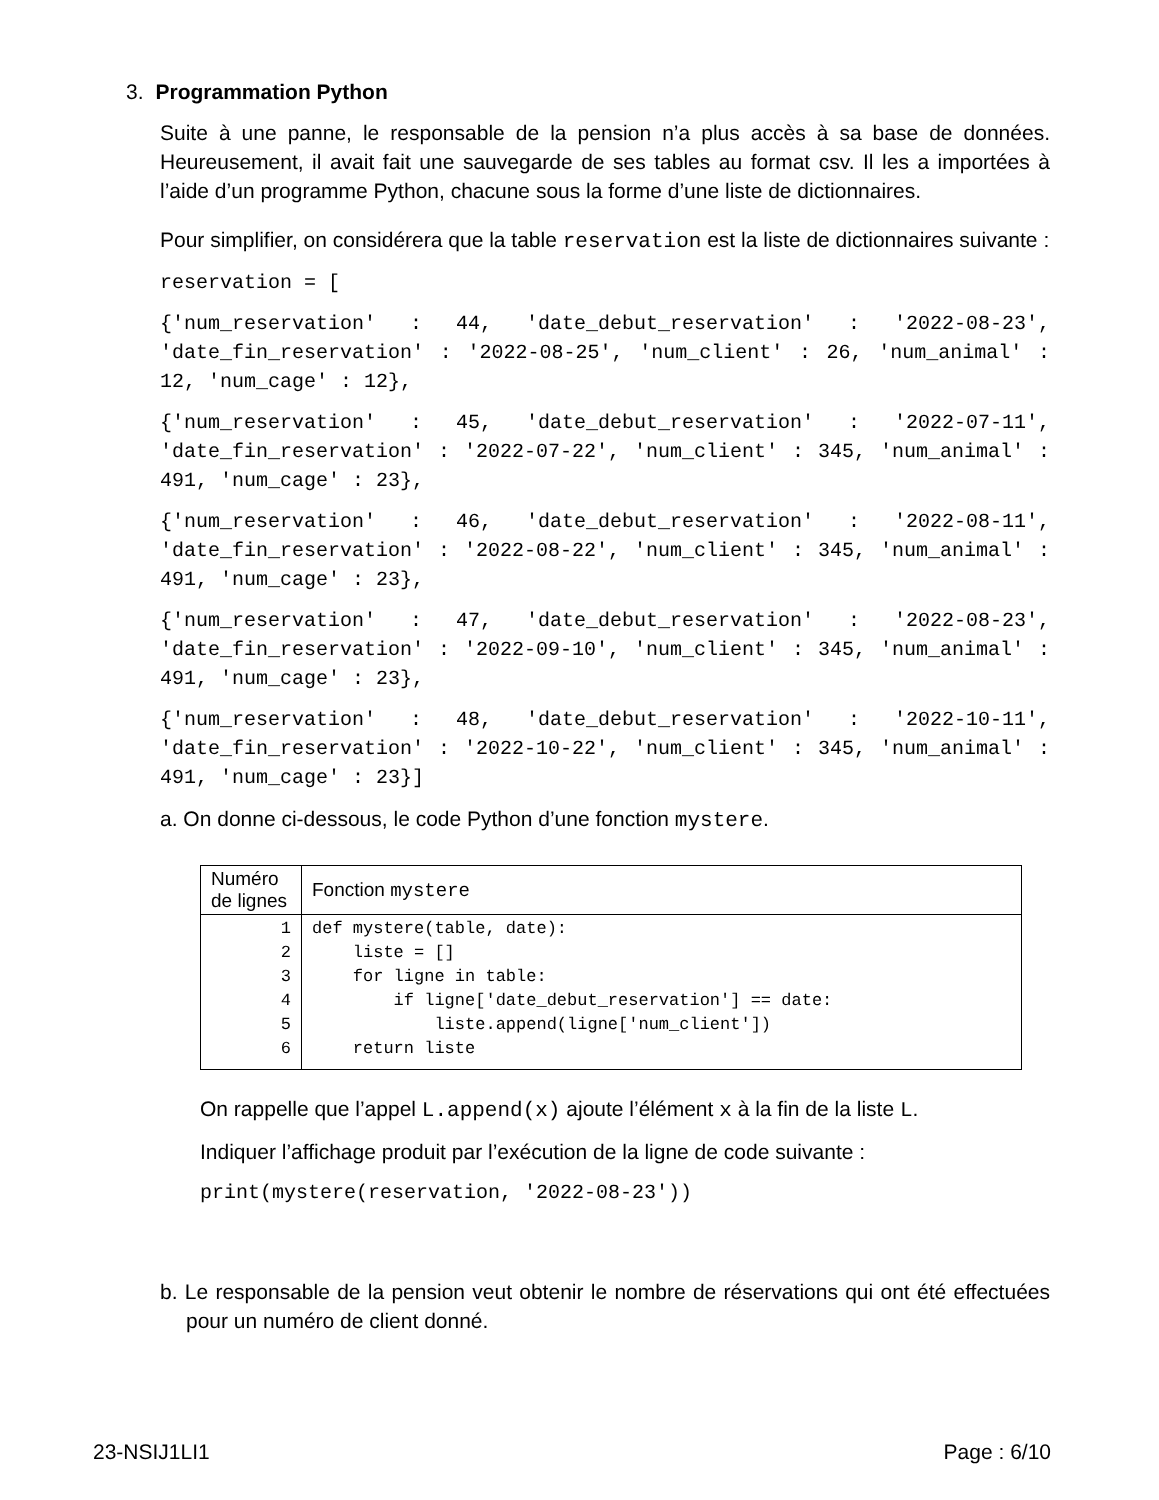3. Programmation Python
Suite à une panne, le responsable de la pension n’a plus accès à sa base de données. Heureusement, il avait fait une sauvegarde de ses tables au format csv. Il les a importées à l’aide d’un programme Python, chacune sous la forme d’une liste de dictionnaires.
Pour simplifier, on considérera que la table reservation est la liste de dictionnaires suivante :
reservation = [
{'num_reservation' : 44, 'date_debut_reservation' : '2022-08-23', 'date_fin_reservation' : '2022-08-25', 'num_client' : 26, 'num_animal' : 12, 'num_cage' : 12},
{'num_reservation' : 45, 'date_debut_reservation' : '2022-07-11', 'date_fin_reservation' : '2022-07-22', 'num_client' : 345, 'num_animal' : 491, 'num_cage' : 23},
{'num_reservation' : 46, 'date_debut_reservation' : '2022-08-11', 'date_fin_reservation' : '2022-08-22', 'num_client' : 345, 'num_animal' : 491, 'num_cage' : 23},
{'num_reservation' : 47, 'date_debut_reservation' : '2022-08-23', 'date_fin_reservation' : '2022-09-10', 'num_client' : 345, 'num_animal' : 491, 'num_cage' : 23},
{'num_reservation' : 48, 'date_debut_reservation' : '2022-10-11', 'date_fin_reservation' : '2022-10-22', 'num_client' : 345, 'num_animal' : 491, 'num_cage' : 23}]
a. On donne ci-dessous, le code Python d’une fonction mystere.
| Numéro de lignes | Fonction mystere |
| 1 2 3 4 5 6 | def mystere(table, date): liste = [] for ligne in table: if ligne['date_debut_reservation'] == date: liste.append(ligne['num_client']) return liste |
On rappelle que l’appel L.append(x) ajoute l’élément x à la fin de la liste L.
Indiquer l’affichage produit par l’exécution de la ligne de code suivante :
print(mystere(reservation, '2022-08-23'))
b. Le responsable de la pension veut obtenir le nombre de réservations qui ont été effectuées pour un numéro de client donné.
23-NSIJ1LI1 Page : 6/10